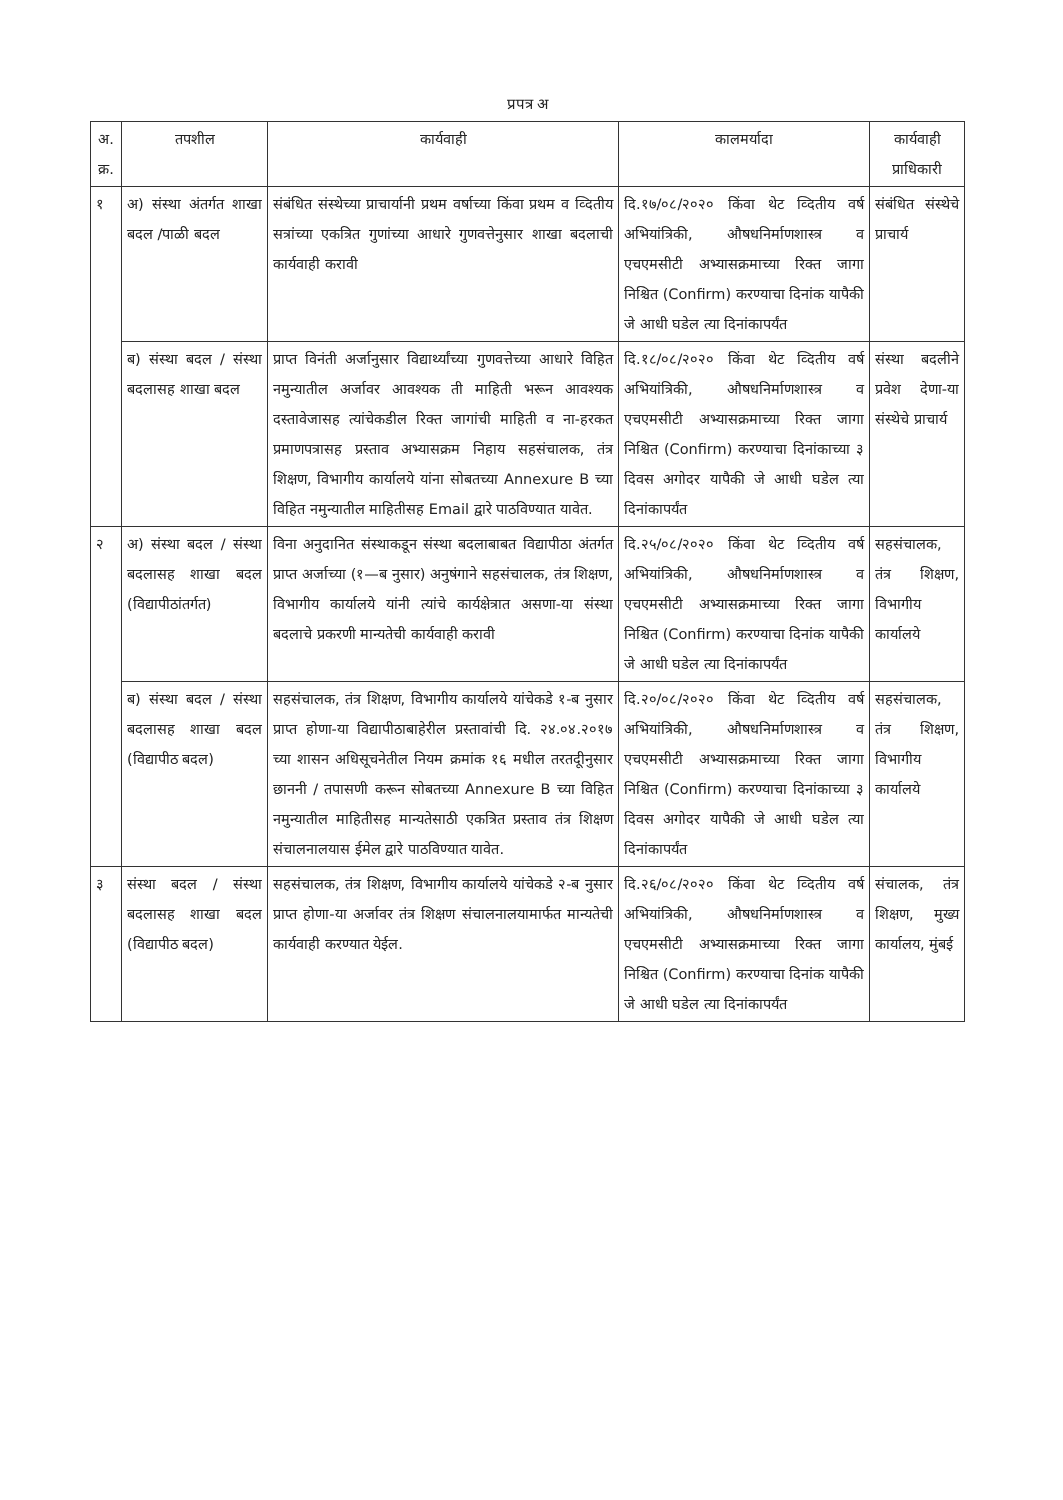प्रपत्र अ
| अ. क्र. | तपशील | कार्यवाही | कालमर्यादा | कार्यवाही प्राधिकारी |
| --- | --- | --- | --- | --- |
| १ | अ) संस्था अंतर्गत शाखा बदल /पाळी बदल | संबंधित संस्थेच्या प्राचार्यानी प्रथम वर्षाच्या किंवा प्रथम व व्दितीय सत्रांच्या एकत्रित गुणांच्या आधारे गुणवत्तेनुसार शाखा बदलाची कार्यवाही करावी | दि.१७/०८/२०२० किंवा थेट व्दितीय वर्ष अभियांत्रिकी, औषधनिर्माणशास्त्र व एचएमसीटी अभ्यासक्रमाच्या रिक्त जागा निश्चित (Confirm) करण्याचा दिनांक यापैकी जे आधी घडेल त्या दिनांकापर्यंत | संबंधित संस्थेचे प्राचार्य |
| | ब) संस्था बदल / संस्था बदलासह शाखा बदल | प्राप्त विनंती अर्जानुसार विद्यार्थ्यांच्या गुणवत्तेच्या आधारे विहित नमुन्यातील अर्जावर आवश्यक ती माहिती भरून आवश्यक दस्तावेजासह त्यांचेकडील रिक्त जागांची माहिती व ना-हरकत प्रमाणपत्रासह प्रस्ताव अभ्यासक्रम निहाय सहसंचालक, तंत्र शिक्षण, विभागीय कार्यालये यांना सोबतच्या Annexure B च्या विहित नमुन्यातील माहितीसह Email द्वारे पाठविण्यात यावेत. | दि.१८/०८/२०२० किंवा थेट व्दितीय वर्ष अभियांत्रिकी, औषधनिर्माणशास्त्र व एचएमसीटी अभ्यासक्रमाच्या रिक्त जागा निश्चित (Confirm) करण्याचा दिनांकाच्या ३ दिवस अगोदर यापैकी जे आधी घडेल त्या दिनांकापर्यंत | संस्था बदलीने प्रवेश देणा-या संस्थेचे प्राचार्य |
| २ | अ) संस्था बदल / संस्था बदलासह शाखा बदल (विद्यापीठांतर्गत) | विना अनुदानित संस्थाकडून संस्था बदलाबाबत विद्यापीठा अंतर्गत प्राप्त अर्जाच्या (१—ब नुसार) अनुषंगाने सहसंचालक, तंत्र शिक्षण, विभागीय कार्यालये यांनी त्यांचे कार्यक्षेत्रात असणा-या संस्था बदलाचे प्रकरणी मान्यतेची कार्यवाही करावी | दि.२५/०८/२०२० किंवा थेट व्दितीय वर्ष अभियांत्रिकी, औषधनिर्माणशास्त्र व एचएमसीटी अभ्यासक्रमाच्या रिक्त जागा निश्चित (Confirm) करण्याचा दिनांक यापैकी जे आधी घडेल त्या दिनांकापर्यंत | सहसंचालक, तंत्र शिक्षण, विभागीय कार्यालये |
| | ब) संस्था बदल / संस्था बदलासह शाखा बदल (विद्यापीठ बदल) | सहसंचालक, तंत्र शिक्षण, विभागीय कार्यालये यांचेकडे १-ब नुसार प्राप्त होणा-या विद्यापीठाबाहेरील प्रस्तावांची दि. २४.०४.२०१७ च्या शासन अधिसूचनेतील नियम क्रमांक १६ मधील तरतदूीनुसार छाननी / तपासणी करून सोबतच्या Annexure B च्या विहित नमुन्यातील माहितीसह मान्यतेसाठी एकत्रित प्रस्ताव तंत्र शिक्षण संचालनालयास ईमेल द्वारे पाठविण्यात यावेत. | दि.२०/०८/२०२० किंवा थेट व्दितीय वर्ष अभियांत्रिकी, औषधनिर्माणशास्त्र व एचएमसीटी अभ्यासक्रमाच्या रिक्त जागा निश्चित (Confirm) करण्याचा दिनांकाच्या ३ दिवस अगोदर यापैकी जे आधी घडेल त्या दिनांकापर्यंत | सहसंचालक, तंत्र शिक्षण, विभागीय कार्यालये |
| ३ | संस्था बदल / संस्था बदलासह शाखा बदल (विद्यापीठ बदल) | सहसंचालक, तंत्र शिक्षण, विभागीय कार्यालये यांचेकडे २-ब नुसार प्राप्त होणा-या अर्जावर तंत्र शिक्षण संचालनालयामार्फत मान्यतेची कार्यवाही करण्यात येईल. | दि.२६/०८/२०२० किंवा थेट व्दितीय वर्ष अभियांत्रिकी, औषधनिर्माणशास्त्र व एचएमसीटी अभ्यासक्रमाच्या रिक्त जागा निश्चित (Confirm) करण्याचा दिनांक यापैकी जे आधी घडेल त्या दिनांकापर्यंत | संचालक, तंत्र शिक्षण, मुख्य कार्यालय, मुंबई |